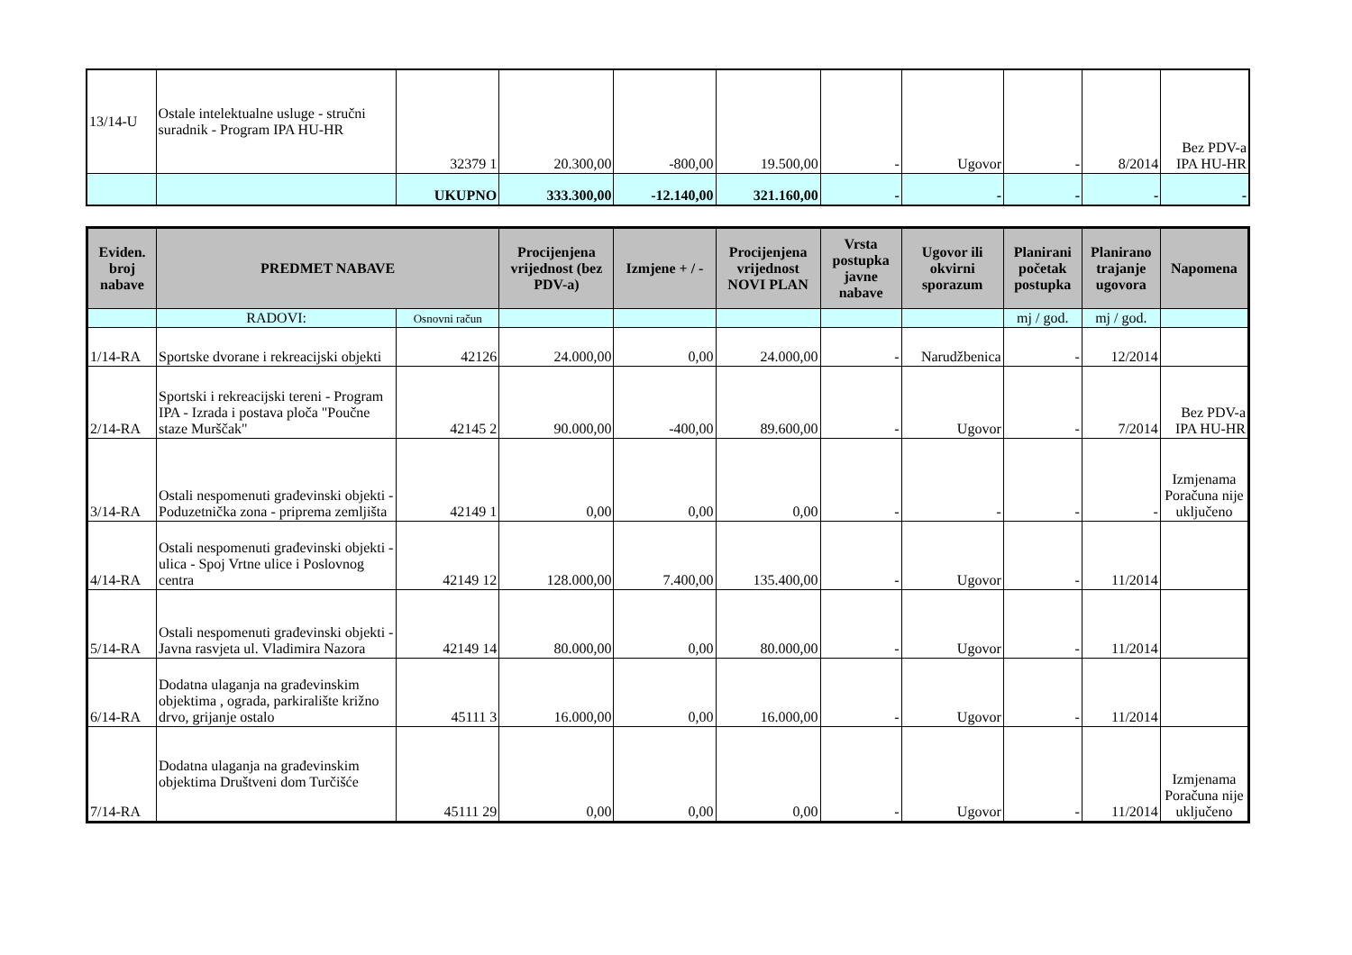| 13/14-U | Ostale intelektualne usluge - stručni suradnik - Program IPA HU-HR | 32379 1 | 20.300,00 | -800,00 | 19.500,00 | - | Ugovor | - | 8/2014 | Bez PDV-a IPA HU-HR |
| | | UKUPNO | 333.300,00 | -12.140,00 | 321.160,00 | - | - | - | - | - |
| Eviden. broj nabave | PREDMET NABAVE | | Procijenjena vrijednost (bez PDV-a) | Izmjene + / - | Procijenjena vrijednost NOVI PLAN | Vrsta postupka javne nabave | Ugovor ili okvirni sporazum | Planirani početak postupka | Planirano trajanje ugovora | Napomena |
| --- | --- | --- | --- | --- | --- | --- | --- | --- | --- | --- |
| | RADOVI: | Osnovni račun | | | | | | mj / god. | mj / god. | |
| 1/14-RA | Sportske dvorane i rekreacijski objekti | 42126 | 24.000,00 | 0,00 | 24.000,00 | - | Narudžbenica | - | 12/2014 | |
| 2/14-RA | Sportski i rekreacijski tereni - Program IPA - Izrada i postava ploča "Poučne staze Murščak" | 42145 2 | 90.000,00 | -400,00 | 89.600,00 | - | Ugovor | - | 7/2014 | Bez PDV-a IPA HU-HR |
| 3/14-RA | Ostali nespomenuti građevinski objekti - Poduzetnička zona - priprema zemljišta | 42149 1 | 0,00 | 0,00 | 0,00 | - | - | - | - | Izmjenama Poračuna nije uključeno |
| 4/14-RA | Ostali nespomenuti građevinski objekti - ulica - Spoj Vrtne ulice i Poslovnog centra | 42149 12 | 128.000,00 | 7.400,00 | 135.400,00 | - | Ugovor | - | 11/2014 | |
| 5/14-RA | Ostali nespomenuti građevinski objekti - Javna rasvjeta ul. Vladimira Nazora | 42149 14 | 80.000,00 | 0,00 | 80.000,00 | - | Ugovor | - | 11/2014 | |
| 6/14-RA | Dodatna ulaganja na građevinskim objektima , ograda, parkiralište križno drvo, grijanje ostalo | 45111 3 | 16.000,00 | 0,00 | 16.000,00 | - | Ugovor | - | 11/2014 | |
| 7/14-RA | Dodatna ulaganja na građevinskim objektima Društveni dom Turčišće | 45111 29 | 0,00 | 0,00 | 0,00 | - | Ugovor | - | 11/2014 | Izmjenama Poračuna nije uključeno |